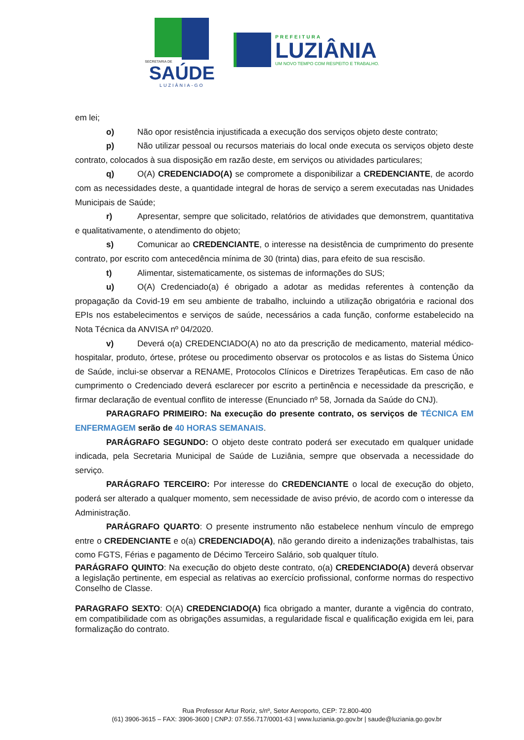SECRETARIA DE
SAÚDE
LUZIÂNIA-GO
PREFEITURA
LUZIÂNIA
UM NOVO TEMPO COM RESPEITO E TRABALHO.
em lei;
o) Não opor resistência injustificada a execução dos serviços objeto deste contrato;
p) Não utilizar pessoal ou recursos materiais do local onde executa os serviços objeto deste contrato, colocados à sua disposição em razão deste, em serviços ou atividades particulares;
q) O(A) CREDENCIADO(A) se compromete a disponibilizar a CREDENCIANTE, de acordo com as necessidades deste, a quantidade integral de horas de serviço a serem executadas nas Unidades Municipais de Saúde;
r) Apresentar, sempre que solicitado, relatórios de atividades que demonstrem, quantitativa e qualitativamente, o atendimento do objeto;
s) Comunicar ao CREDENCIANTE, o interesse na desistência de cumprimento do presente contrato, por escrito com antecedência mínima de 30 (trinta) dias, para efeito de sua rescisão.
t) Alimentar, sistematicamente, os sistemas de informações do SUS;
u) O(A) Credenciado(a) é obrigado a adotar as medidas referentes à contenção da propagação da Covid-19 em seu ambiente de trabalho, incluindo a utilização obrigatória e racional dos EPIs nos estabelecimentos e serviços de saúde, necessários a cada função, conforme estabelecido na Nota Técnica da ANVISA nº 04/2020.
v) Deverá o(a) CREDENCIADO(A) no ato da prescrição de medicamento, material médico-hospitalar, produto, órtese, prótese ou procedimento observar os protocolos e as listas do Sistema Único de Saúde, inclui-se observar a RENAME, Protocolos Clínicos e Diretrizes Terapêuticas. Em caso de não cumprimento o Credenciado deverá esclarecer por escrito a pertinência e necessidade da prescrição, e firmar declaração de eventual conflito de interesse (Enunciado nº 58, Jornada da Saúde do CNJ).
PARAGRAFO PRIMEIRO: Na execução do presente contrato, os serviços de TÉCNICA EM ENFERMAGEM serão de 40 HORAS SEMANAIS.
PARÁGRAFO SEGUNDO: O objeto deste contrato poderá ser executado em qualquer unidade indicada, pela Secretaria Municipal de Saúde de Luziânia, sempre que observada a necessidade do serviço.
PARÁGRAFO TERCEIRO: Por interesse do CREDENCIANTE o local de execução do objeto, poderá ser alterado a qualquer momento, sem necessidade de aviso prévio, de acordo com o interesse da Administração.
PARÁGRAFO QUARTO: O presente instrumento não estabelece nenhum vínculo de emprego entre o CREDENCIANTE e o(a) CREDENCIADO(A), não gerando direito a indenizações trabalhistas, tais como FGTS, Férias e pagamento de Décimo Terceiro Salário, sob qualquer título.
PARÁGRAFO QUINTO: Na execução do objeto deste contrato, o(a) CREDENCIADO(A) deverá observar a legislação pertinente, em especial as relativas ao exercício profissional, conforme normas do respectivo Conselho de Classe.
PARAGRAFO SEXTO: O(A) CREDENCIADO(A) fica obrigado a manter, durante a vigência do contrato, em compatibilidade com as obrigações assumidas, a regularidade fiscal e qualificação exigida em lei, para formalização do contrato.
Rua Professor Artur Roriz, s/nº, Setor Aeroporto, CEP: 72.800-400
(61) 3906-3615 – FAX: 3906-3600 | CNPJ: 07.556.717/0001-63 | www.luziania.go.gov.br | saude@luziania.go.gov.br